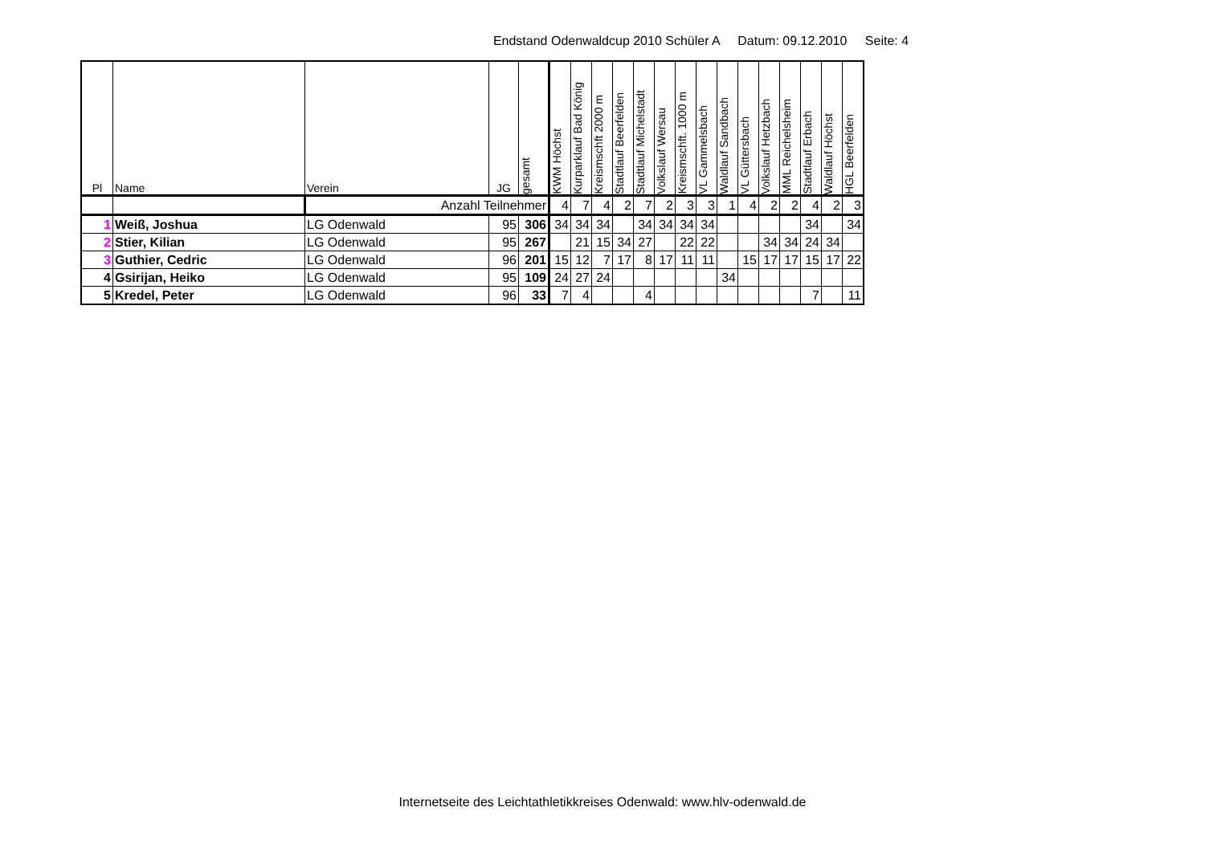Endstand Odenwaldcup 2010 Schüler A Datum: 09.12.2010 Seite: 4
| Pl | Name | Verein | JG | gesamt | KWM Höchst | Kurparklauf Bad König | Kreismschft 2000 m | Stadtlauf Beerfelden | Stadtlauf Michelstadt | Volkslauf Wersau | Kreismschft. 1000 m | VL Gammelsbach | Waldlauf Sandbach | VL Güttersbach | Volkslauf Hetzbach | MML Reichelsheim | Stadtlauf Erbach | Waldlauf Höchst | HGL Beerfelden |
| --- | --- | --- | --- | --- | --- | --- | --- | --- | --- | --- | --- | --- | --- | --- | --- | --- | --- | --- | --- |
| | | Anzahl Teilnehmer | | | 4 | 7 | 4 | 2 | 7 | 2 | 3 | 3 | 1 | 4 | 2 | 2 | 4 | 2 | 3 |
| 1 | Weiß, Joshua | LG Odenwald | 95 | 306 | 34 | 34 | 34 | | 34 | 34 | 34 | 34 | | | | | 34 | | 34 |
| 2 | Stier, Kilian | LG Odenwald | 95 | 267 | | 21 | 15 | 34 | 27 | | 22 | 22 | | | 34 | 34 | 24 | 34 | |
| 3 | Guthier, Cedric | LG Odenwald | 96 | 201 | 15 | 12 | 7 | 17 | 8 | 17 | 11 | 11 | | 15 | 17 | 17 | 15 | 17 | 22 |
| 4 | Gsirijan, Heiko | LG Odenwald | 95 | 109 | 24 | 27 | 24 | | | | | | 34 | | | | | | |
| 5 | Kredel, Peter | LG Odenwald | 96 | 33 | 7 | 4 | | | 4 | | | | | | | | 7 | | 11 |
Internetseite des Leichtathletikkreises Odenwald: www.hlv-odenwald.de